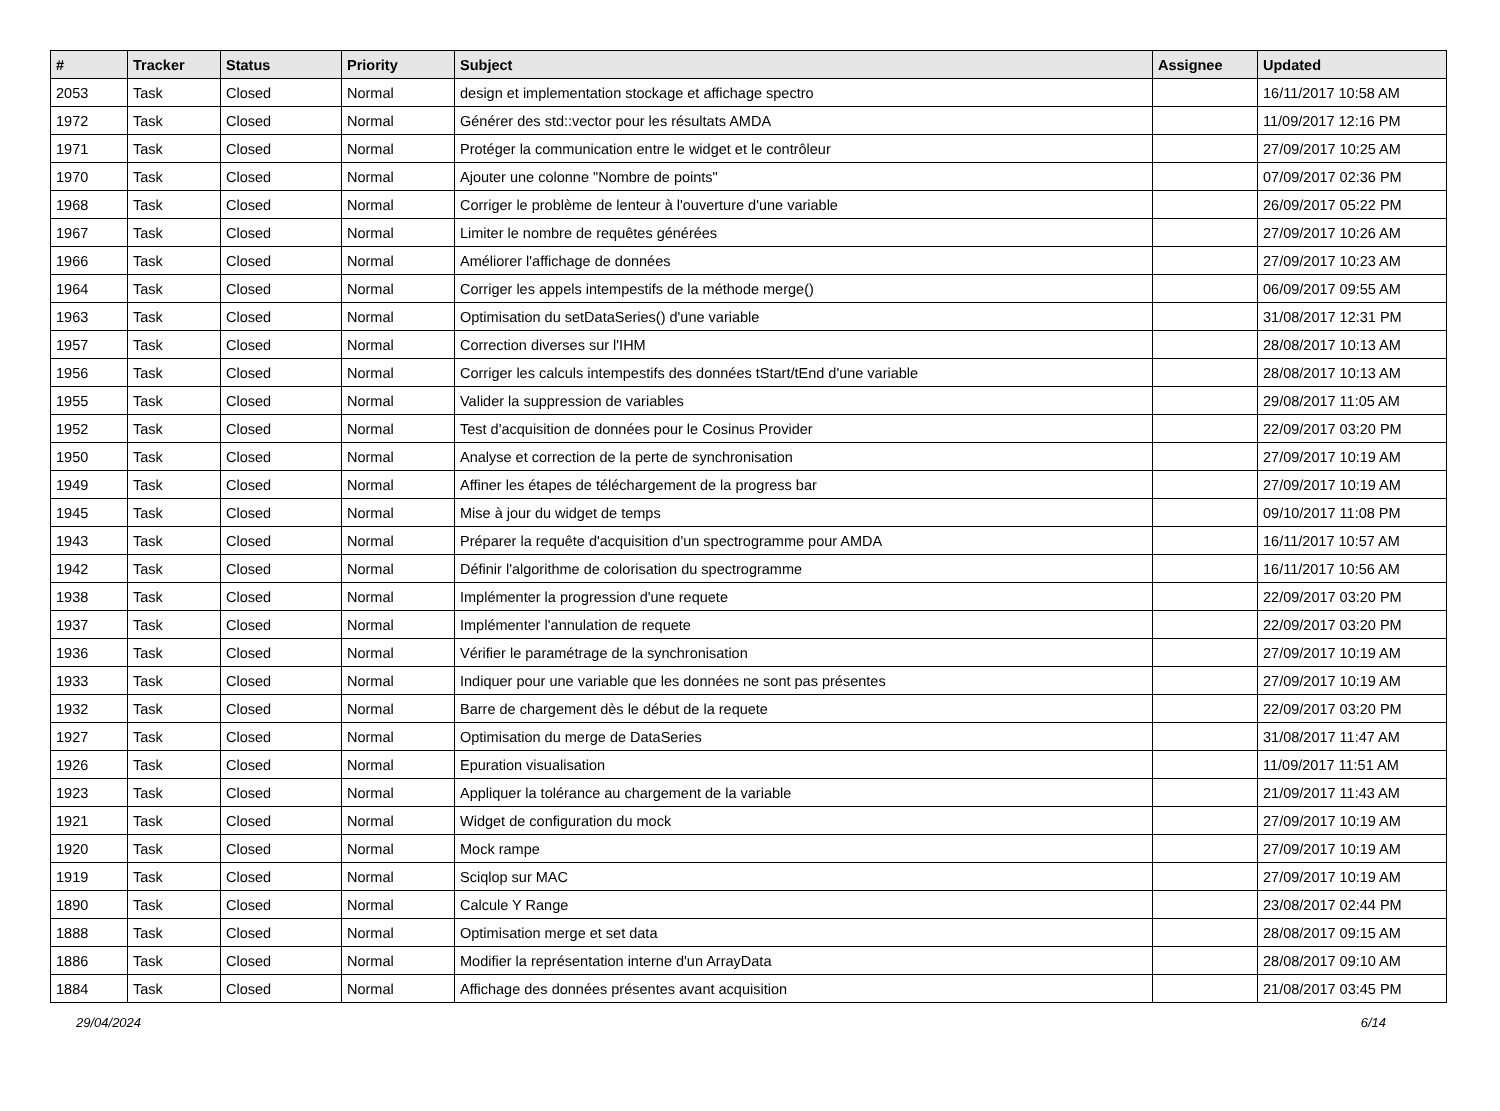| # | Tracker | Status | Priority | Subject | Assignee | Updated |
| --- | --- | --- | --- | --- | --- | --- |
| 2053 | Task | Closed | Normal | design et implementation stockage et affichage spectro | | 16/11/2017 10:58 AM |
| 1972 | Task | Closed | Normal | Générer des std::vector pour les résultats AMDA | | 11/09/2017 12:16 PM |
| 1971 | Task | Closed | Normal | Protéger la communication entre le widget et le contrôleur | | 27/09/2017 10:25 AM |
| 1970 | Task | Closed | Normal | Ajouter une colonne "Nombre de points" | | 07/09/2017 02:36 PM |
| 1968 | Task | Closed | Normal | Corriger le problème de lenteur à l'ouverture d'une variable | | 26/09/2017 05:22 PM |
| 1967 | Task | Closed | Normal | Limiter le nombre de requêtes générées | | 27/09/2017 10:26 AM |
| 1966 | Task | Closed | Normal | Améliorer l'affichage de données | | 27/09/2017 10:23 AM |
| 1964 | Task | Closed | Normal | Corriger les appels intempestifs de la méthode merge() | | 06/09/2017 09:55 AM |
| 1963 | Task | Closed | Normal | Optimisation du setDataSeries() d'une variable | | 31/08/2017 12:31 PM |
| 1957 | Task | Closed | Normal | Correction diverses sur l'IHM | | 28/08/2017 10:13 AM |
| 1956 | Task | Closed | Normal | Corriger les calculs intempestifs des données tStart/tEnd d'une variable | | 28/08/2017 10:13 AM |
| 1955 | Task | Closed | Normal | Valider la suppression de variables | | 29/08/2017 11:05 AM |
| 1952 | Task | Closed | Normal | Test d'acquisition de données pour le Cosinus Provider | | 22/09/2017 03:20 PM |
| 1950 | Task | Closed | Normal | Analyse et correction de la perte de synchronisation | | 27/09/2017 10:19 AM |
| 1949 | Task | Closed | Normal | Affiner les étapes de téléchargement de la progress bar | | 27/09/2017 10:19 AM |
| 1945 | Task | Closed | Normal | Mise à jour du widget de temps | | 09/10/2017 11:08 PM |
| 1943 | Task | Closed | Normal | Préparer la requête d'acquisition d'un spectrogramme pour AMDA | | 16/11/2017 10:57 AM |
| 1942 | Task | Closed | Normal | Définir l'algorithme de colorisation du spectrogramme | | 16/11/2017 10:56 AM |
| 1938 | Task | Closed | Normal | Implémenter la progression d'une requete | | 22/09/2017 03:20 PM |
| 1937 | Task | Closed | Normal | Implémenter l'annulation de requete | | 22/09/2017 03:20 PM |
| 1936 | Task | Closed | Normal | Vérifier le paramétrage de la synchronisation | | 27/09/2017 10:19 AM |
| 1933 | Task | Closed | Normal | Indiquer pour une variable que les données ne sont pas présentes | | 27/09/2017 10:19 AM |
| 1932 | Task | Closed | Normal | Barre de chargement dès le début de la requete | | 22/09/2017 03:20 PM |
| 1927 | Task | Closed | Normal | Optimisation du merge de DataSeries | | 31/08/2017 11:47 AM |
| 1926 | Task | Closed | Normal | Epuration visualisation | | 11/09/2017 11:51 AM |
| 1923 | Task | Closed | Normal | Appliquer la tolérance au chargement de la variable | | 21/09/2017 11:43 AM |
| 1921 | Task | Closed | Normal | Widget de configuration du mock | | 27/09/2017 10:19 AM |
| 1920 | Task | Closed | Normal | Mock rampe | | 27/09/2017 10:19 AM |
| 1919 | Task | Closed | Normal | Sciqlop sur MAC | | 27/09/2017 10:19 AM |
| 1890 | Task | Closed | Normal | Calcule Y Range | | 23/08/2017 02:44 PM |
| 1888 | Task | Closed | Normal | Optimisation merge et set data | | 28/08/2017 09:15 AM |
| 1886 | Task | Closed | Normal | Modifier la représentation interne d'un ArrayData | | 28/08/2017 09:10 AM |
| 1884 | Task | Closed | Normal | Affichage des données présentes avant acquisition | | 21/08/2017 03:45 PM |
29/04/2024 6/14